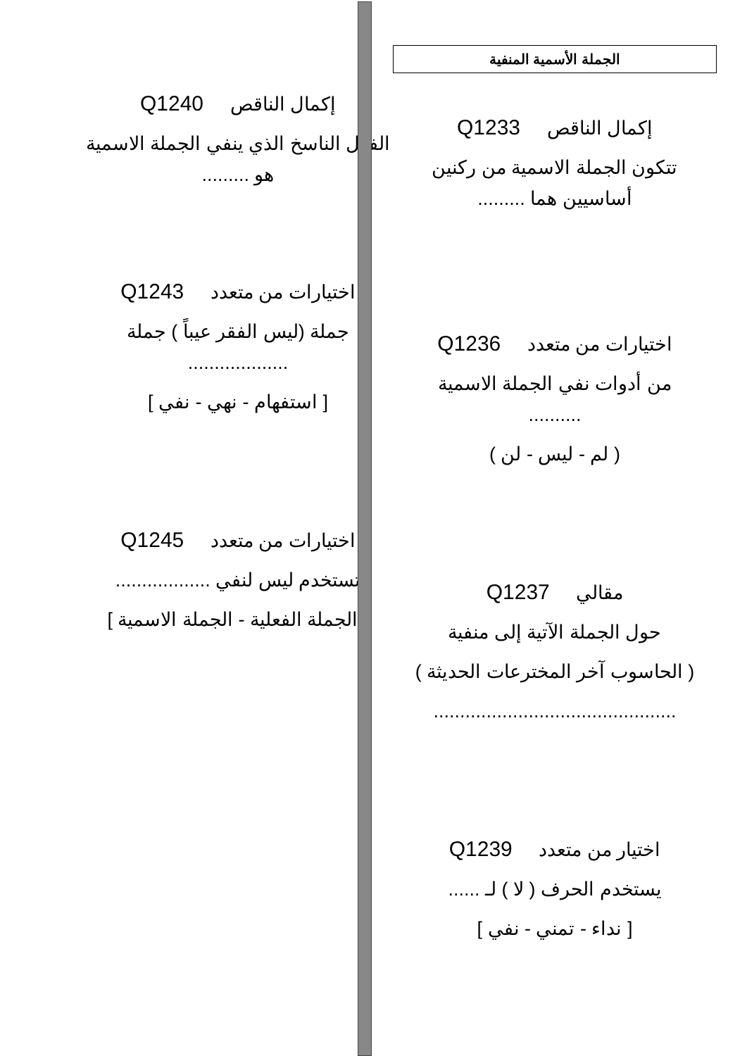الجملة الأسمية المنفية
إكمال الناقص Q1233
تتكون الجملة الاسمية من ركنين
أساسيين هما .........
اختيارات من متعدد Q1236
من أدوات نفي الجملة الاسمية
..........
( لم - ليس - لن )
مقالي Q1237
حول الجملة الآتية إلى منفية
( الحاسوب آخر المخترعات الحديثة )
..............................................
اختيار من متعدد Q1239
يستخدم الحرف ( لا ) لـ ......
[ نداء - تمني - نفي ]
إكمال الناقص Q1240
الفعل الناسخ الذي ينفي الجملة الاسمية
هو .........
اختيارات من متعدد Q1243
جملة (ليس الفقر عيباً ) جملة
...................
[ استفهام - نهي - نفي ]
اختيارات من متعدد Q1245
تستخدم ليس لنفي ..................
[ الجملة الفعلية - الجملة الاسمية ]